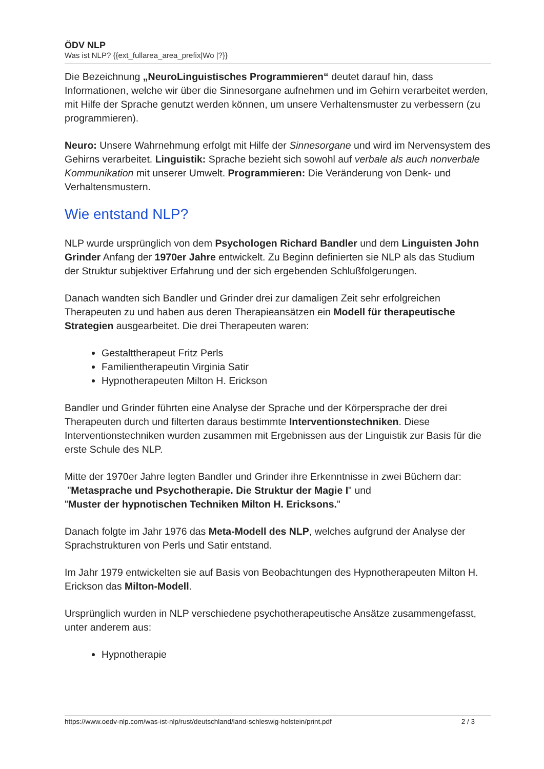ÖDV NLP
Was ist NLP? {{ext_fullarea_area_prefix|Wo |?}}
Die Bezeichnung „NeuroLinguistisches Programmieren“ deutet darauf hin, dass Informationen, welche wir über die Sinnesorgane aufnehmen und im Gehirn verarbeitet werden, mit Hilfe der Sprache genutzt werden können, um unsere Verhaltensmuster zu verbessern (zu programmieren).
Neuro: Unsere Wahrnehmung erfolgt mit Hilfe der Sinnesorgane und wird im Nervensystem des Gehirns verarbeitet. Linguistik: Sprache bezieht sich sowohl auf verbale als auch nonverbale Kommunikation mit unserer Umwelt. Programmieren: Die Veränderung von Denk- und Verhaltensmustern.
Wie entstand NLP?
NLP wurde ursprünglich von dem Psychologen Richard Bandler und dem Linguisten John Grinder Anfang der 1970er Jahre entwickelt. Zu Beginn definierten sie NLP als das Studium der Struktur subjektiver Erfahrung und der sich ergebenden Schlußfolgerungen.
Danach wandten sich Bandler und Grinder drei zur damaligen Zeit sehr erfolgreichen Therapeuten zu und haben aus deren Therapieansätzen ein Modell für therapeutische Strategien ausgearbeitet. Die drei Therapeuten waren:
Gestalttherapeut Fritz Perls
Familientherapeutin Virginia Satir
Hypnotherapeuten Milton H. Erickson
Bandler und Grinder führten eine Analyse der Sprache und der Körpersprache der drei Therapeuten durch und filterten daraus bestimmte Interventionstechniken. Diese Interventionstechniken wurden zusammen mit Ergebnissen aus der Linguistik zur Basis für die erste Schule des NLP.
Mitte der 1970er Jahre legten Bandler und Grinder ihre Erkenntnisse in zwei Büchern dar:
"Metasprache und Psychotherapie. Die Struktur der Magie I" und
"Muster der hypnotischen Techniken Milton H. Ericksons."
Danach folgte im Jahr 1976 das Meta-Modell des NLP, welches aufgrund der Analyse der Sprachstrukturen von Perls und Satir entstand.
Im Jahr 1979 entwickelten sie auf Basis von Beobachtungen des Hypnotherapeuten Milton H. Erickson das Milton-Modell.
Ursprünglich wurden in NLP verschiedene psychotherapeutische Ansätze zusammengefasst, unter anderem aus:
Hypnotherapie
https://www.oedv-nlp.com/was-ist-nlp/rust/deutschland/land-schleswig-holstein/print.pdf 2 / 3